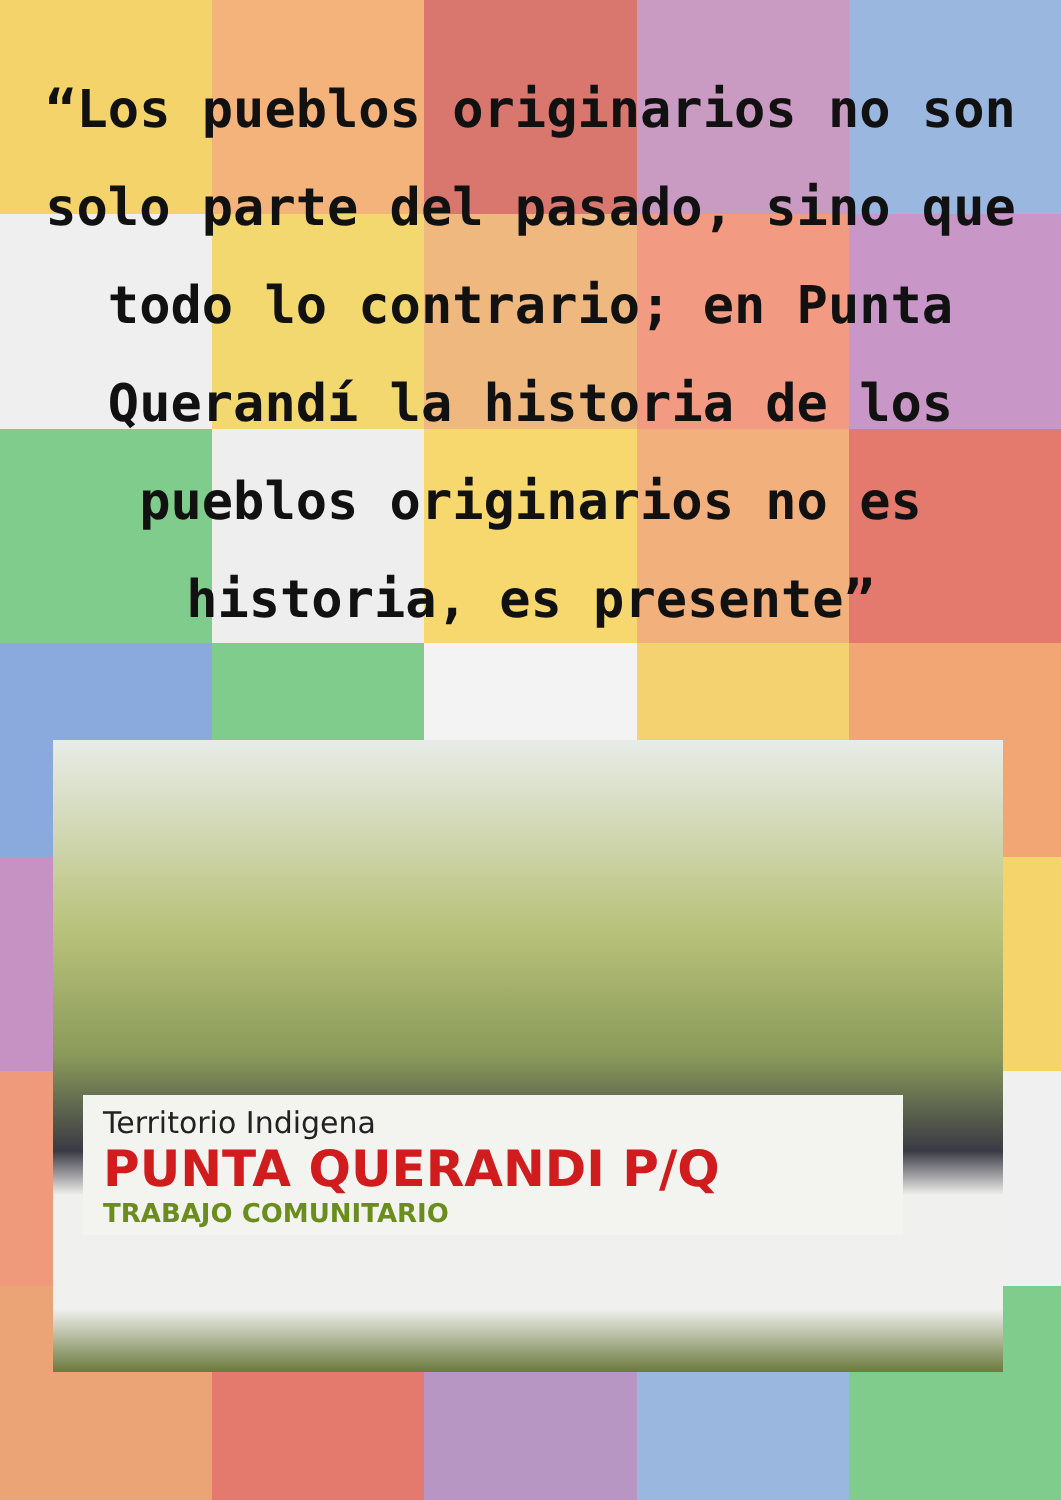“Los pueblos originarios no son solo parte del pasado, sino que todo lo contrario; en Punta Querandí la historia de los pueblos originarios no es historia, es presente”
Territorio Indigena
PUNTA QUERANDI P/Q
TRABAJO COMUNITARIO